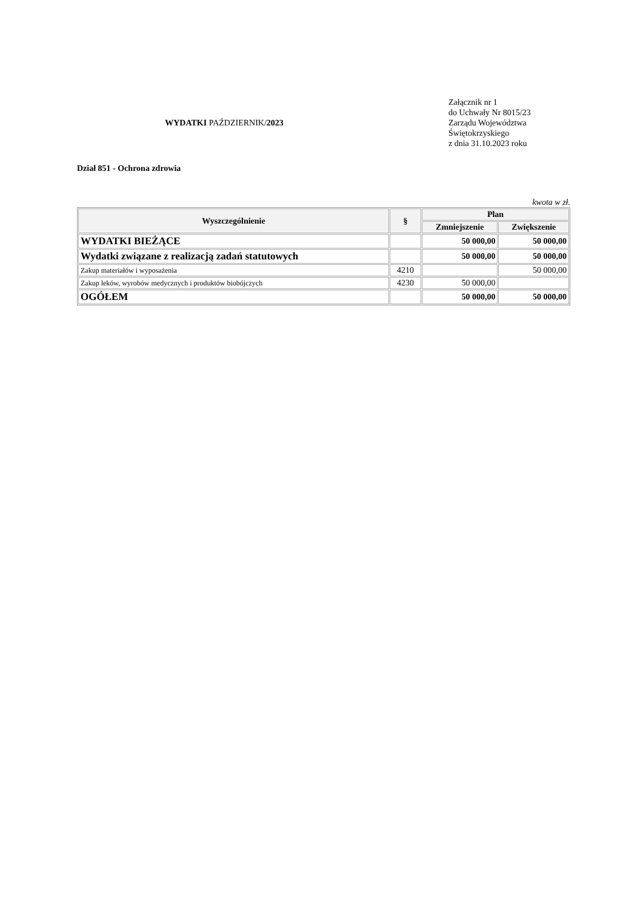WYDATKI PAŹDZIERNIK/2023
Załącznik nr 1
do Uchwały Nr 8015/23
Zarządu Województwa
Świętokrzyskiego
z dnia 31.10.2023 roku
Dział 851 - Ochrona zdrowia
kwota w zł.
| Wyszczególnienie | § | Plan | |
| --- | --- | --- | --- |
| | | Zmniejszenie | Zwiększenie |
| WYDATKI BIEŻĄCE | | 50 000,00 | 50 000,00 |
| Wydatki związane z realizacją zadań statutowych | | 50 000,00 | 50 000,00 |
| Zakup materiałów i wyposażenia | 4210 | | 50 000,00 |
| Zakup leków, wyrobów medycznych i produktów biobójczych | 4230 | 50 000,00 | |
| OGÓŁEM | | 50 000,00 | 50 000,00 |